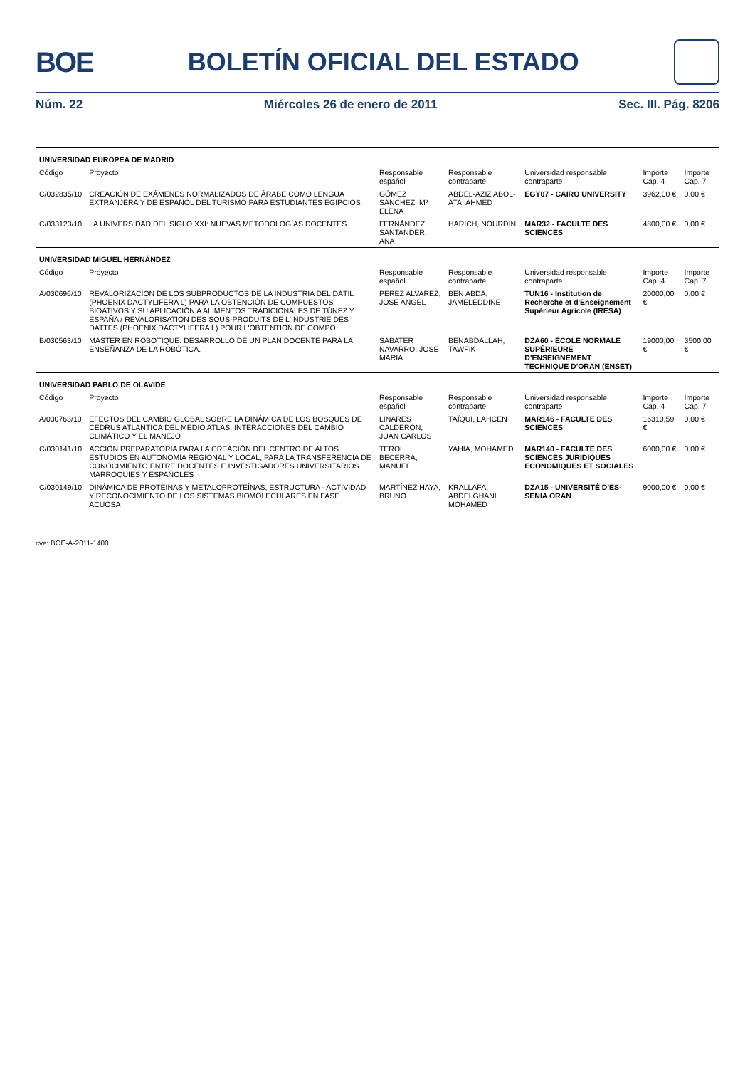BOE BOLETÍN OFICIAL DEL ESTADO
Núm. 22 Miércoles 26 de enero de 2011 Sec. III. Pág. 8206
| UNIVERSIDAD EUROPEA DE MADRID | | | | | | |
| Código | Proyecto | Responsable español | Responsable contraparte | Universidad responsable contraparte | Importe Cap. 4 | Importe Cap. 7 |
| C/032835/10 | CREACIÓN DE EXÁMENES NORMALIZADOS DE ÁRABE COMO LENGUA EXTRANJERA Y DE ESPAÑOL DEL TURISMO PARA ESTUDIANTES EGIPCIOS | GÓMEZ SÁNCHEZ, Mª ELENA | ABDEL-AZIZ ABOL-ATA, AHMED | EGY07 - CAIRO UNIVERSITY | 3962,00 € | 0,00 € |
| C/033123/10 | LA UNIVERSIDAD DEL SIGLO XXI: NUEVAS METODOLOGÍAS DOCENTES | FERNÁNDEZ SANTANDER, ANA | HARICH, NOURDIN | MAR32 - FACULTE DES SCIENCES | 4800,00 € | 0,00 € |
| UNIVERSIDAD MIGUEL HERNÁNDEZ | | | | | | |
| Código | Proyecto | Responsable español | Responsable contraparte | Universidad responsable contraparte | Importe Cap. 4 | Importe Cap. 7 |
| A/030696/10 | REVALORIZACIÓN DE LOS SUBPRODUCTOS DE LA INDUSTRIA DEL DÁTIL (PHOENIX DACTYLIFERA L) PARA LA OBTENCIÓN DE COMPUESTOS BIOATIVOS Y SU APLICACIÓN A ALIMENTOS TRADICIONALES DE TÚNEZ Y ESPAÑA / REVALORISATION DES SOUS-PRODUITS DE L'INDUSTRIE DES DATTES (PHOENIX DACTYLIFERA L) POUR L'OBTENTION DE COMPO | PEREZ ALVAREZ, JOSE ANGEL | BEN ABDA, JAMELEDDINE | TUN16 - Institution de Recherche et d'Enseignement Supérieur Agricole (IRESA) | 20000,00 € | 0,00 € |
| B/030563/10 | MASTER EN ROBOTIQUE. DESARROLLO DE UN PLAN DOCENTE PARA LA ENSEÑANZA DE LA ROBÓTICA. | SABATER NAVARRO, JOSE MARIA | BENABDALLAH, TAWFIK | DZA60 - ÉCOLE NORMALE SUPÉRIEURE D'ENSEIGNEMENT TECHNIQUE D'ORAN (ENSET) | 19000,00 € | 3500,00 € |
| UNIVERSIDAD PABLO DE OLAVIDE | | | | | | |
| Código | Proyecto | Responsable español | Responsable contraparte | Universidad responsable contraparte | Importe Cap. 4 | Importe Cap. 7 |
| A/030763/10 | EFECTOS DEL CAMBIO GLOBAL SOBRE LA DINÁMICA DE LOS BOSQUES DE CEDRUS ATLANTICA DEL MEDIO ATLAS. INTERACCIONES DEL CAMBIO CLIMÁTICO Y EL MANEJO | LINARES CALDERÓN, JUAN CARLOS | TAÏQUI, LAHCEN | MAR146 - FACULTE DES SCIENCES | 16310,59 € | 0,00 € |
| C/030141/10 | ACCIÓN PREPARATORIA PARA LA CREACIÓN DEL CENTRO DE ALTOS ESTUDIOS EN AUTONOMÍA REGIONAL Y LOCAL, PARA LA TRANSFERENCIA DE CONOCIMIENTO ENTRE DOCENTES E INVESTIGADORES UNIVERSITARIOS MARROQUÍES Y ESPAÑOLES | TEROL BECERRA, MANUEL | YAHIA, MOHAMED | MAR140 - FACULTE DES SCIENCES JURIDIQUES ECONOMIQUES ET SOCIALES | 6000,00 € | 0,00 € |
| C/030149/10 | DINÁMICA DE PROTEINAS Y METALOPROTEÍNAS, ESTRUCTURA - ACTIVIDAD Y RECONOCIMIENTO DE LOS SISTEMAS BIOMOLECULARES EN FASE ACUOSA | MARTÍNEZ HAYA, BRUNO | KRALLAFA, ABDELGHANI MOHAMED | DZA15 - UNIVERSITÉ D'ES-SENIA ORAN | 9000,00 € | 0,00 € |
cve: BOE-A-2011-1400